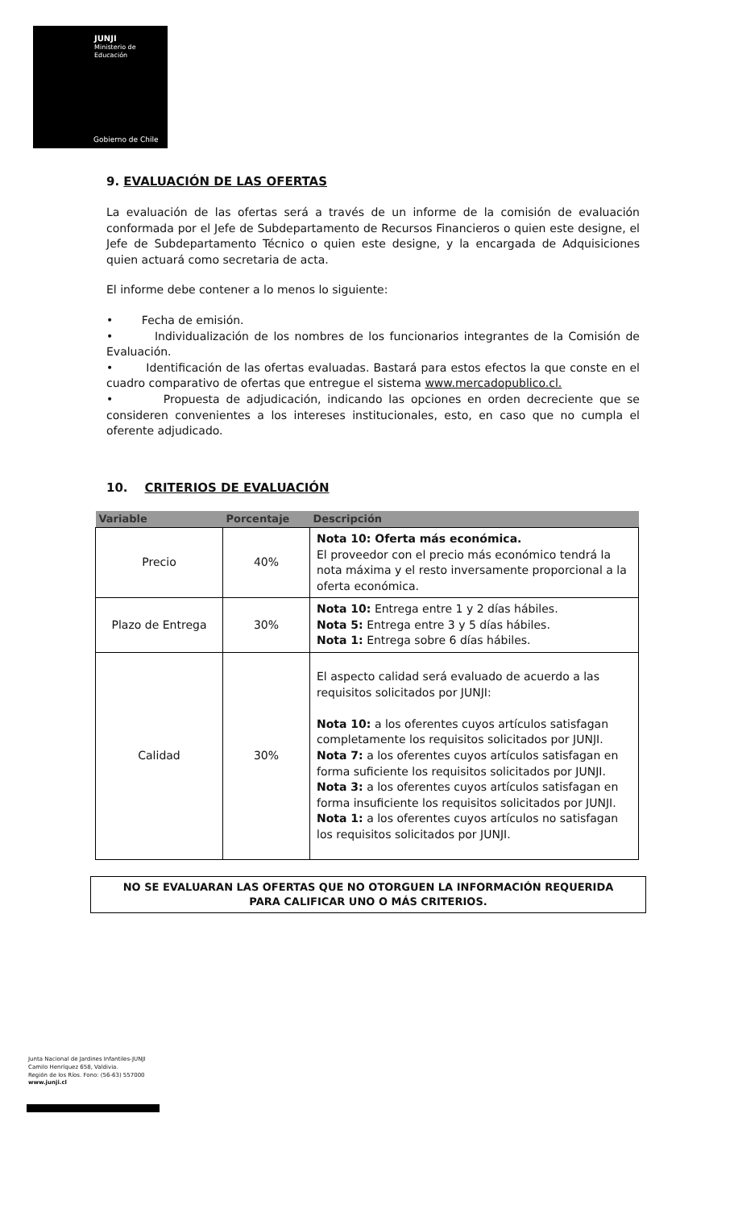JUNJI
Ministerio de
Educación
Gobierno de Chile
9. EVALUACIÓN DE LAS OFERTAS
La evaluación de las ofertas será a través de un informe de la comisión de evaluación conformada por el Jefe de Subdepartamento de Recursos Financieros o quien este designe, el Jefe de Subdepartamento Técnico o quien este designe, y la encargada de Adquisiciones quien actuará como secretaria de acta.
El informe debe contener a lo menos lo siguiente:
• Fecha de emisión.
• Individualización de los nombres de los funcionarios integrantes de la Comisión de Evaluación.
• Identificación de las ofertas evaluadas. Bastará para estos efectos la que conste en el cuadro comparativo de ofertas que entregue el sistema www.mercadopublico.cl.
• Propuesta de adjudicación, indicando las opciones en orden decreciente que se consideren convenientes a los intereses institucionales, esto, en caso que no cumpla el oferente adjudicado.
10. CRITERIOS DE EVALUACIÓN
| Variable | Porcentaje | Descripción |
| --- | --- | --- |
| Precio | 40% | Nota 10: Oferta más económica. El proveedor con el precio más económico tendrá la nota máxima y el resto inversamente proporcional a la oferta económica. |
| Plazo de Entrega | 30% | Nota 10: Entrega entre 1 y 2 días hábiles. Nota 5: Entrega entre 3 y 5 días hábiles. Nota 1: Entrega sobre 6 días hábiles. |
| Calidad | 30% | El aspecto calidad será evaluado de acuerdo a las requisitos solicitados por JUNJI: Nota 10: a los oferentes cuyos artículos satisfagan completamente los requisitos solicitados por JUNJI. Nota 7: a los oferentes cuyos artículos satisfagan en forma suficiente los requisitos solicitados por JUNJI. Nota 3: a los oferentes cuyos artículos satisfagan en forma insuficiente los requisitos solicitados por JUNJI. Nota 1: a los oferentes cuyos artículos no satisfagan los requisitos solicitados por JUNJI. |
NO SE EVALUARAN LAS OFERTAS QUE NO OTORGUEN LA INFORMACIÓN REQUERIDA
PARA CALIFICAR UNO O MÁS CRITERIOS.
Junta Nacional de Jardines Infantiles-JUNJI
Camilo Henríquez 658, Valdivia.
Región de los Ríos. Fono: (56-63) 557000
www.junji.cl